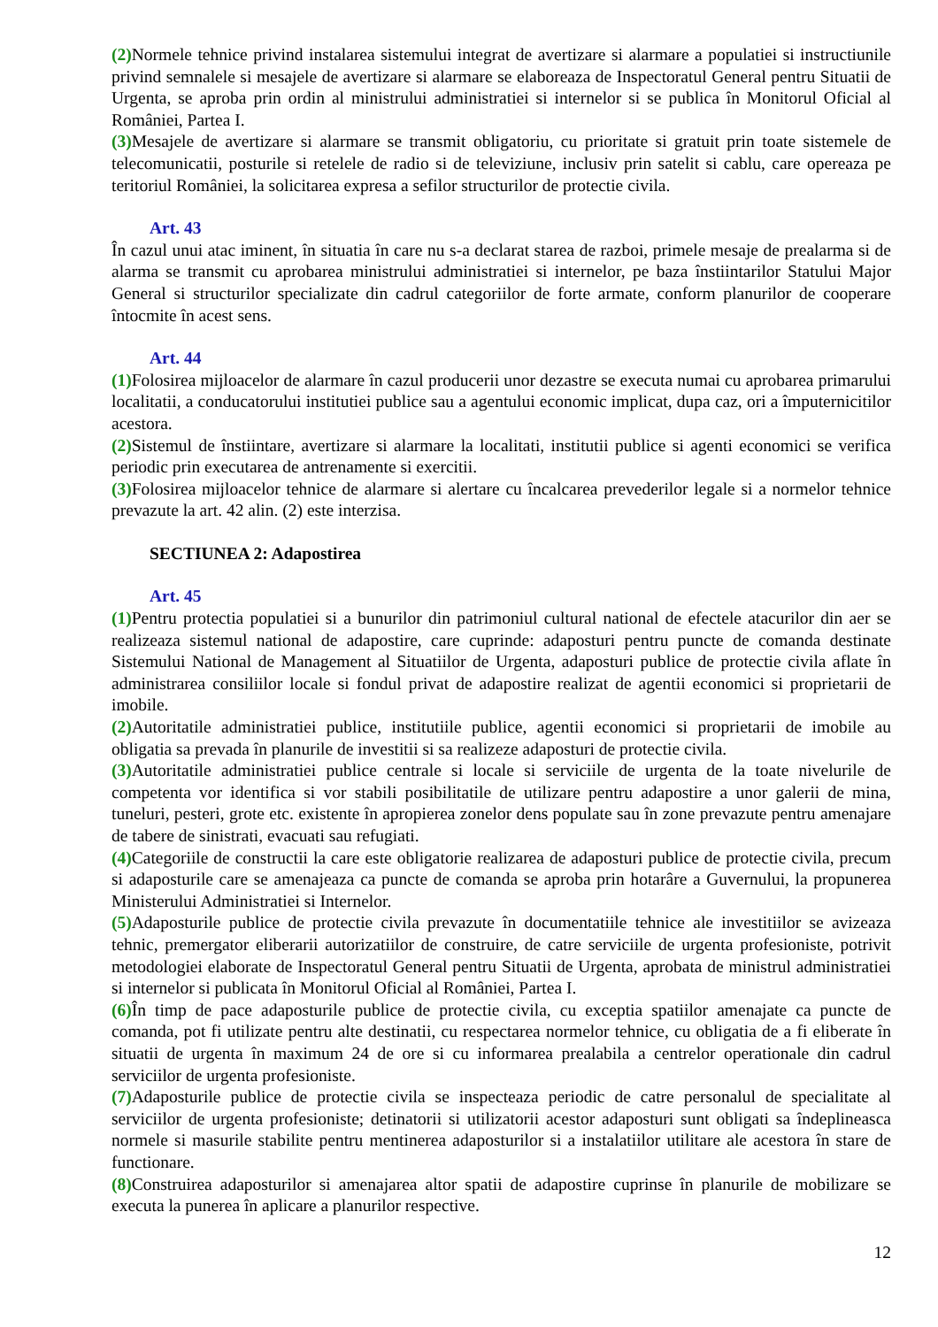(2) Normele tehnice privind instalarea sistemului integrat de avertizare si alarmare a populatiei si instructiunile privind semnalele si mesajele de avertizare si alarmare se elaboreaza de Inspectoratul General pentru Situatii de Urgenta, se aproba prin ordin al ministrului administratiei si internelor si se publica în Monitorul Oficial al României, Partea I.
(3) Mesajele de avertizare si alarmare se transmit obligatoriu, cu prioritate si gratuit prin toate sistemele de telecomunicatii, posturile si retelele de radio si de televiziune, inclusiv prin satelit si cablu, care opereaza pe teritoriul României, la solicitarea expresa a sefilor structurilor de protectie civila.
Art. 43
În cazul unui atac iminent, în situatia în care nu s-a declarat starea de razboi, primele mesaje de prealarma si de alarma se transmit cu aprobarea ministrului administratiei si internelor, pe baza înstiintarilor Statului Major General si structurilor specializate din cadrul categoriilor de forte armate, conform planurilor de cooperare întocmite în acest sens.
Art. 44
(1) Folosirea mijloacelor de alarmare în cazul producerii unor dezastre se executa numai cu aprobarea primarului localitatii, a conducatorului institutiei publice sau a agentului economic implicat, dupa caz, ori a împuternicitilor acestora.
(2) Sistemul de înstiintare, avertizare si alarmare la localitati, institutii publice si agenti economici se verifica periodic prin executarea de antrenamente si exercitii.
(3) Folosirea mijloacelor tehnice de alarmare si alertare cu încalcarea prevederilor legale si a normelor tehnice prevazute la art. 42 alin. (2) este interzisa.
SECTIUNEA 2: Adapostirea
Art. 45
(1) Pentru protectia populatiei si a bunurilor din patrimoniul cultural national de efectele atacurilor din aer se realizeaza sistemul national de adapostire, care cuprinde: adaposturi pentru puncte de comanda destinate Sistemului National de Management al Situatiilor de Urgenta, adaposturi publice de protectie civila aflate în administrarea consiliilor locale si fondul privat de adapostire realizat de agentii economici si proprietarii de imobile.
(2) Autoritatile administratiei publice, institutiile publice, agentii economici si proprietarii de imobile au obligatia sa prevada în planurile de investitii si sa realizeze adaposturi de protectie civila.
(3) Autoritatile administratiei publice centrale si locale si serviciile de urgenta de la toate nivelurile de competenta vor identifica si vor stabili posibilitatile de utilizare pentru adapostire a unor galerii de mina, tuneluri, pesteri, grote etc. existente în apropierea zonelor dens populate sau în zone prevazute pentru amenajare de tabere de sinistrati, evacuati sau refugiati.
(4) Categoriile de constructii la care este obligatorie realizarea de adaposturi publice de protectie civila, precum si adaposturile care se amenajeaza ca puncte de comanda se aproba prin hotarâre a Guvernului, la propunerea Ministerului Administratiei si Internelor.
(5) Adaposturile publice de protectie civila prevazute în documentatiile tehnice ale investitiilor se avizeaza tehnic, premergator eliberarii autorizatiilor de construire, de catre serviciile de urgenta profesioniste, potrivit metodologiei elaborate de Inspectoratul General pentru Situatii de Urgenta, aprobata de ministrul administratiei si internelor si publicata în Monitorul Oficial al României, Partea I.
(6) În timp de pace adaposturile publice de protectie civila, cu exceptia spatiilor amenajate ca puncte de comanda, pot fi utilizate pentru alte destinatii, cu respectarea normelor tehnice, cu obligatia de a fi eliberate în situatii de urgenta în maximum 24 de ore si cu informarea prealabila a centrelor operationale din cadrul serviciilor de urgenta profesioniste.
(7) Adaposturile publice de protectie civila se inspecteaza periodic de catre personalul de specialitate al serviciilor de urgenta profesioniste; detinatorii si utilizatorii acestor adaposturi sunt obligati sa îndeplineasca normele si masurile stabilite pentru mentinerea adaposturilor si a instalatiilor utilitare ale acestora în stare de functionare.
(8) Construirea adaposturilor si amenajarea altor spatii de adapostire cuprinse în planurile de mobilizare se executa la punerea în aplicare a planurilor respective.
12